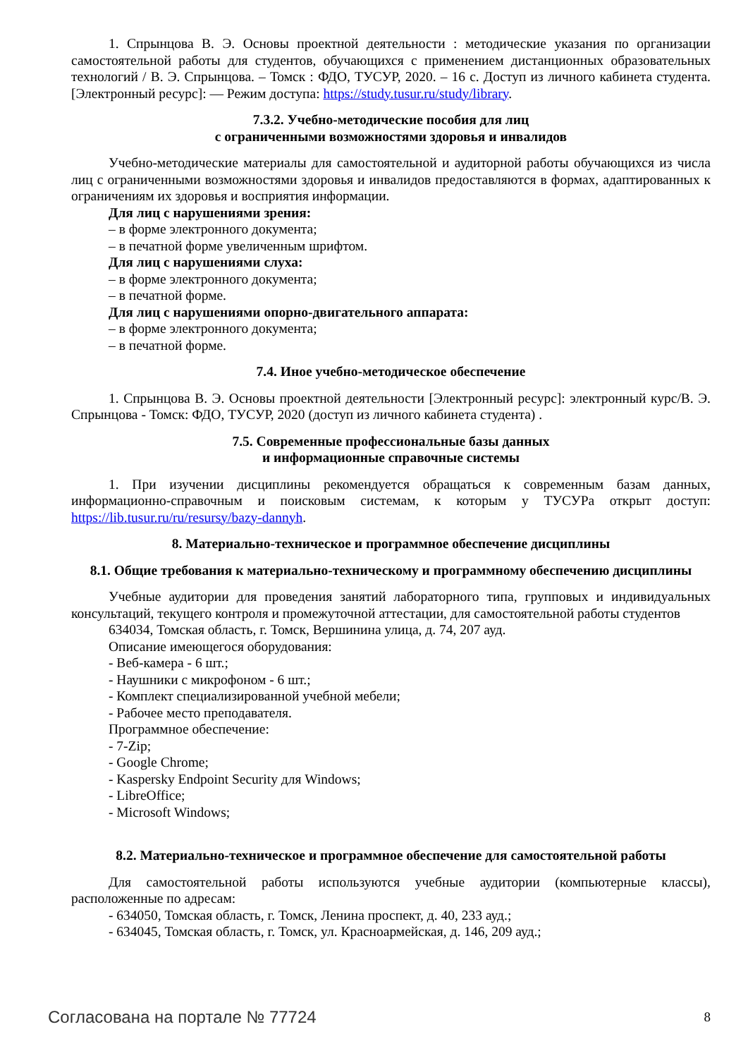1. Спрынцова В. Э. Основы проектной деятельности : методические указания по организации самостоятельной работы для студентов, обучающихся с применением дистанционных образовательных технологий / В. Э. Спрынцова. – Томск : ФДО, ТУСУР, 2020. – 16 с. Доступ из личного кабинета студента. [Электронный ресурс]: — Режим доступа: https://study.tusur.ru/study/library.
7.3.2. Учебно-методические пособия для лиц
с ограниченными возможностями здоровья и инвалидов
Учебно-методические материалы для самостоятельной и аудиторной работы обучающихся из числа лиц с ограниченными возможностями здоровья и инвалидов предоставляются в формах, адаптированных к ограничениям их здоровья и восприятия информации.
Для лиц с нарушениями зрения:
– в форме электронного документа;
– в печатной форме увеличенным шрифтом.
Для лиц с нарушениями слуха:
– в форме электронного документа;
– в печатной форме.
Для лиц с нарушениями опорно-двигательного аппарата:
– в форме электронного документа;
– в печатной форме.
7.4. Иное учебно-методическое обеспечение
1. Спрынцова В. Э. Основы проектной деятельности [Электронный ресурс]: электронный курс/В. Э. Спрынцова - Томск: ФДО, ТУСУР, 2020 (доступ из личного кабинета студента) .
7.5. Современные профессиональные базы данных
и информационные справочные системы
1. При изучении дисциплины рекомендуется обращаться к современным базам данных, информационно-справочным и поисковым системам, к которым у ТУСУРа открыт доступ: https://lib.tusur.ru/ru/resursy/bazy-dannyh.
8. Материально-техническое и программное обеспечение дисциплины
8.1. Общие требования к материально-техническому и программному обеспечению дисциплины
Учебные аудитории для проведения занятий лабораторного типа, групповых и индивидуальных консультаций, текущего контроля и промежуточной аттестации, для самостоятельной работы студентов
634034, Томская область, г. Томск, Вершинина улица, д. 74, 207 ауд.
Описание имеющегося оборудования:
- Веб-камера - 6 шт.;
- Наушники с микрофоном - 6 шт.;
- Комплект специализированной учебной мебели;
- Рабочее место преподавателя.
Программное обеспечение:
- 7-Zip;
- Google Chrome;
- Kaspersky Endpoint Security для Windows;
- LibreOffice;
- Microsoft Windows;
8.2. Материально-техническое и программное обеспечение для самостоятельной работы
Для самостоятельной работы используются учебные аудитории (компьютерные классы), расположенные по адресам:
- 634050, Томская область, г. Томск, Ленина проспект, д. 40, 233 ауд.;
- 634045, Томская область, г. Томск, ул. Красноармейская, д. 146, 209 ауд.;
Согласована на портале № 77724 8